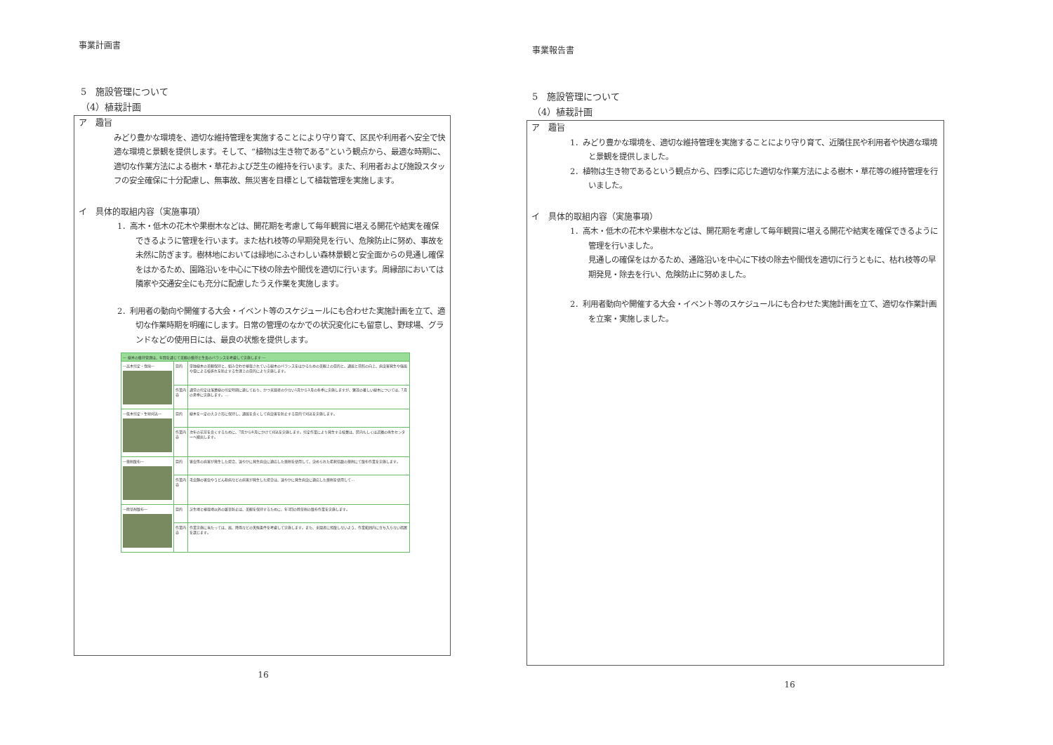事業計画書
5　施設管理について
（4）植栽計画
ア　趣旨
みどり豊かな環境を、適切な維持管理を実施することにより守り育て、区民や利用者へ安全で快適な環境と景観を提供します。そして、“植物は生き物である”という観点から、最適な時期に、適切な作業方法による樹木・草花および芝生の維持を行います。また、利用者および施設スタッフの安全確保に十分配慮し、無事故、無災害を目標として植栽管理を実施します。
イ　具体的取組内容（実施事項）
1．高木・低木の花木や果樹木などは、開花期を考慮して毎年観賞に堪える開花や結実を確保できるように管理を行います。また枯れ枝等の早期発見を行い、危険防止に努め、事故を未然に防ぎます。樹林地においては緑地にふさわしい森林景観と安全面からの見通し確保をはかるため、園路沿いを中心に下枝の除去や間伐を適切に行います。周縁部においては隣家や交通安全にも充分に配慮したうえ作業を実施します。
2．利用者の動向や開催する大会・イベント等のスケジュールにも合わせた実施計画を立て、適切な作業時期を明確にします。日常の管理のなかでの状況変化にも留意し、野球場、グランドなどの使用日には、最良の状態を提供します。
| ― 樹木の維持管理は、年間を通じて美観の維持と生長のバランスを考慮して実施します ― | | |
| --- | --- | --- |
| ―高木剪定・伐採― | 目的 | 単独樹木の美観保持と、組み合わせ植栽されている樹木のバランスをはかるための美観上の目的と、通風と日照の向上、病虫害発生や強風や雪による枝折れを防止する生理上の目的により実施します。 |
| | 作業内容 | 通常の剪定は落葉樹の剪定時期に適しており、かつ来園者の少ない1月から3月の冬季に実施しますが、繁茂の著しい樹木については、7月の夏季に実施します。… |
| ―低木剪定・生垣刈込― | 目的 | 樹木を一定の大きさ形に保持し、通風を良くして病虫害を防止する目的で刈込を実施します。 |
| | 作業内容 | 次年の花芽を良くするために、7月から8月にかけて刈込を実施します。剪定作業により発生する枝葉は、区内もしくは近隣の再生センターへ搬出します。 |
| ―薬剤散布― | 目的 | 害虫等の病害が発生した場合、速やかに発生病虫に適応した薬剤を使用して、決められた希釈倍数の薬剤にて散布作業を実施します。 |
| | 作業内容 | 毛虫類の害虫やうどん粉病などの病害が発生した場合は、速やかに発生病虫に適応した薬剤を使用して… |
| ―除草剤散布― | 目的 | 芝生地と植栽地以外の雑草防止は、美観を保持するために、年2回の除草剤の散布作業を実施します。 |
| | 作業内容 | 作業実施に当たっては、風、降雨などの天候条件を考慮して実施します。また、来園者に飛散しないよう、作業範囲内に立ち入らない措置を講じます。 |
16
事業報告書
5　施設管理について
（4）植栽計画
ア　趣旨
1．みどり豊かな環境を、適切な維持管理を実施することにより守り育て、近隣住民や利用者や快適な環境と景観を提供しました。
2．植物は生き物であるという観点から、四季に応じた適切な作業方法による樹木・草花等の維持管理を行いました。
イ　具体的取組内容（実施事項）
1．高木・低木の花木や果樹木などは、開花期を考慮して毎年観賞に堪える開花や結実を確保できるように管理を行いました。
見通しの確保をはかるため、通路沿いを中心に下枝の除去や間伐を適切に行うともに、枯れ枝等の早期発見・除去を行い、危険防止に努めました。
2．利用者動向や開催する大会・イベント等のスケジュールにも合わせた実施計画を立て、適切な作業計画を立案・実施しました。
16